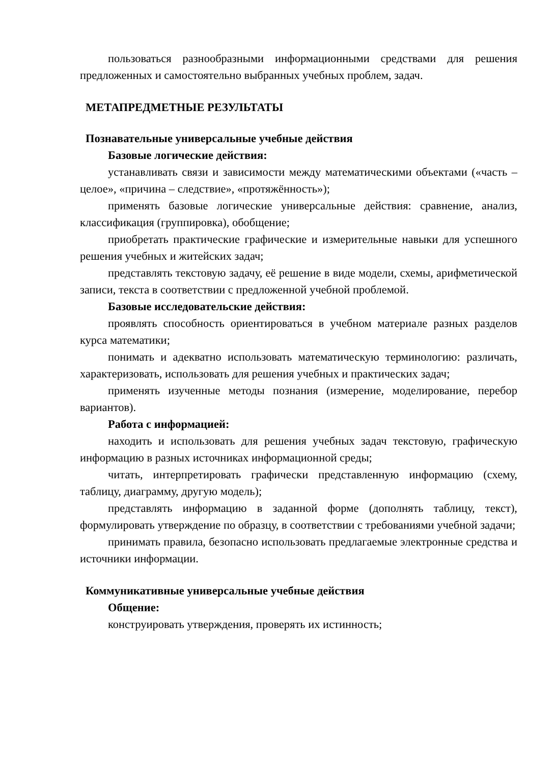пользоваться разнообразными информационными средствами для решения предложенных и самостоятельно выбранных учебных проблем, задач.
МЕТАПРЕДМЕТНЫЕ РЕЗУЛЬТАТЫ
Познавательные универсальные учебные действия
Базовые логические действия:
устанавливать связи и зависимости между математическими объектами («часть – целое», «причина – следствие», «протяжённость»);
применять базовые логические универсальные действия: сравнение, анализ, классификация (группировка), обобщение;
приобретать практические графические и измерительные навыки для успешного решения учебных и житейских задач;
представлять текстовую задачу, её решение в виде модели, схемы, арифметической записи, текста в соответствии с предложенной учебной проблемой.
Базовые исследовательские действия:
проявлять способность ориентироваться в учебном материале разных разделов курса математики;
понимать и адекватно использовать математическую терминологию: различать, характеризовать, использовать для решения учебных и практических задач;
применять изученные методы познания (измерение, моделирование, перебор вариантов).
Работа с информацией:
находить и использовать для решения учебных задач текстовую, графическую информацию в разных источниках информационной среды;
читать, интерпретировать графически представленную информацию (схему, таблицу, диаграмму, другую модель);
представлять информацию в заданной форме (дополнять таблицу, текст), формулировать утверждение по образцу, в соответствии с требованиями учебной задачи;
принимать правила, безопасно использовать предлагаемые электронные средства и источники информации.
Коммуникативные универсальные учебные действия
Общение:
конструировать утверждения, проверять их истинность;